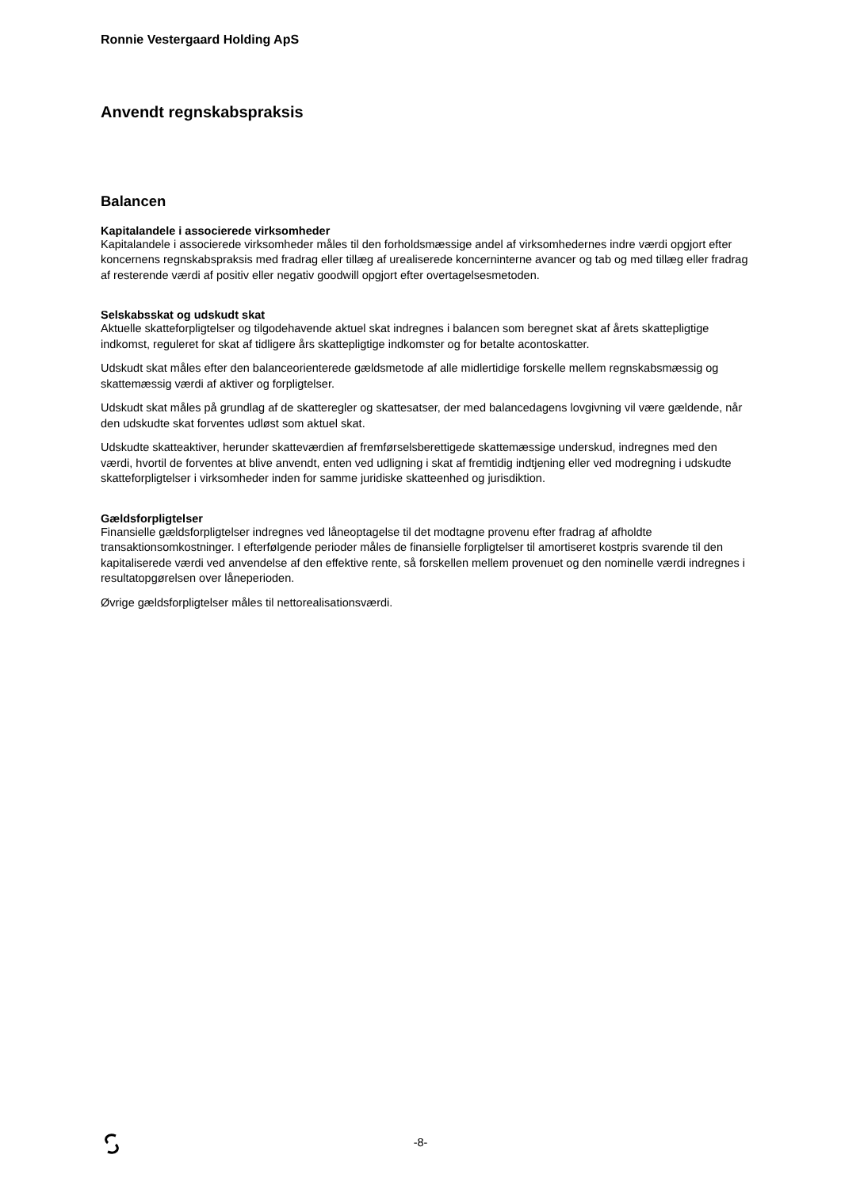Ronnie Vestergaard Holding ApS
Anvendt regnskabspraksis
Balancen
Kapitalandele i associerede virksomheder
Kapitalandele i associerede virksomheder måles til den forholdsmæssige andel af virksomhedernes indre værdi opgjort efter koncernens regnskabspraksis med fradrag eller tillæg af urealiserede koncerninterne avancer og tab og med tillæg eller fradrag af resterende værdi af positiv eller negativ goodwill opgjort efter overtagelsesmetoden.
Selskabsskat og udskudt skat
Aktuelle skatteforpligtelser og tilgodehavende aktuel skat indregnes i balancen som beregnet skat af årets skattepligtige indkomst, reguleret for skat af tidligere års skattepligtige indkomster og for betalte acontoskatter.
Udskudt skat måles efter den balanceorienterede gældsmetode af alle midlertidige forskelle mellem regnskabsmæssig og skattemæssig værdi af aktiver og forpligtelser.
Udskudt skat måles på grundlag af de skatteregler og skattesatser, der med balancedagens lovgivning vil være gældende, når den udskudte skat forventes udløst som aktuel skat.
Udskudte skatteaktiver, herunder skatteværdien af fremførselsberettigede skattemæssige underskud, indregnes med den værdi, hvortil de forventes at blive anvendt, enten ved udligning i skat af fremtidig indtjening eller ved modregning i udskudte skatteforpligtelser i virksomheder inden for samme juridiske skatteenhed og jurisdiktion.
Gældsforpligtelser
Finansielle gældsforpligtelser indregnes ved låneoptagelse til det modtagne provenu efter fradrag af afholdte transaktionsomkostninger. I efterfølgende perioder måles de finansielle forpligtelser til amortiseret kostpris svarende til den kapitaliserede værdi ved anvendelse af den effektive rente, så forskellen mellem provenuet og den nominelle værdi indregnes i resultatopgørelsen over låneperioden.
Øvrige gældsforpligtelser måles til nettorealisationsværdi.
-8-